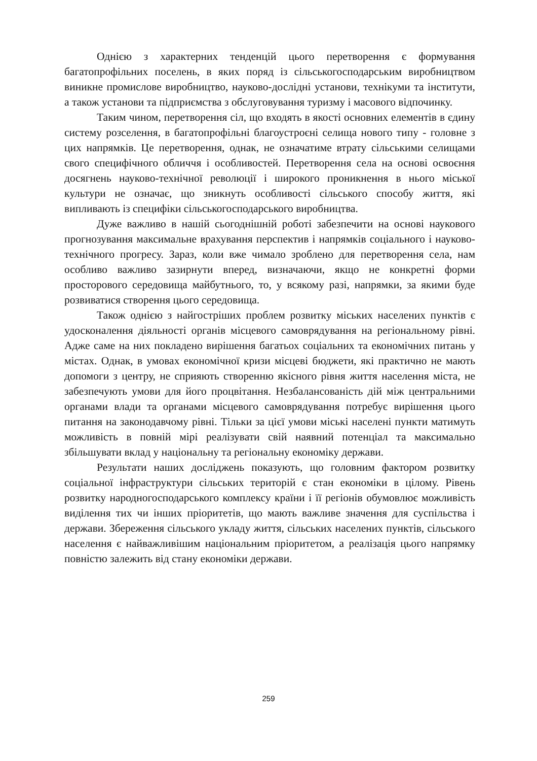Однією з характерних тенденцій цього перетворення є формування багатопрофільних поселень, в яких поряд із сільськогосподарським виробництвом виникне промислове виробництво, науково-дослідні установи, технікуми та інститути, а також установи та підприємства з обслуговування туризму і масового відпочинку.
Таким чином, перетворення сіл, що входять в якості основних елементів в єдину систему розселення, в багатопрофільні благоустроєні селища нового типу - головне з цих напрямків. Це перетворення, однак, не означатиме втрату сільськими селищами свого специфічного обличчя і особливостей. Перетворення села на основі освоєння досягнень науково-технічної революції і широкого проникнення в нього міської культури не означає, що зникнуть особливості сільського способу життя, які випливають із специфіки сільськогосподарського виробництва.
Дуже важливо в нашій сьогоднішній роботі забезпечити на основі наукового прогнозування максимальне врахування перспектив і напрямків соціального і науково-технічного прогресу. Зараз, коли вже чимало зроблено для перетворення села, нам особливо важливо зазирнути вперед, визначаючи, якщо не конкретні форми просторового середовища майбутнього, то, у всякому разі, напрямки, за якими буде розвиватися створення цього середовища.
Також однією з найгостріших проблем розвитку міських населених пунктів є удосконалення діяльності органів місцевого самоврядування на регіональному рівні. Адже саме на них покладено вирішення багатьох соціальних та економічних питань у містах. Однак, в умовах економічної кризи місцеві бюджети, які практично не мають допомоги з центру, не сприяють створенню якісного рівня життя населення міста, не забезпечують умови для його процвітання. Незбалансованість дій між центральними органами влади та органами місцевого самоврядування потребує вирішення цього питання на законодавчому рівні. Тільки за цієї умови міські населені пункти матимуть можливість в повній мірі реалізувати свій наявний потенціал та максимально збільшувати вклад у національну та регіональну економіку держави.
Результати наших досліджень показують, що головним фактором розвитку соціальної інфраструктури сільських територій є стан економіки в цілому. Рівень розвитку народногосподарського комплексу країни і її регіонів обумовлює можливість виділення тих чи інших пріоритетів, що мають важливе значення для суспільства і держави. Збереження сільського укладу життя, сільських населених пунктів, сільського населення є найважливішим національним пріоритетом, а реалізація цього напрямку повністю залежить від стану економіки держави.
259